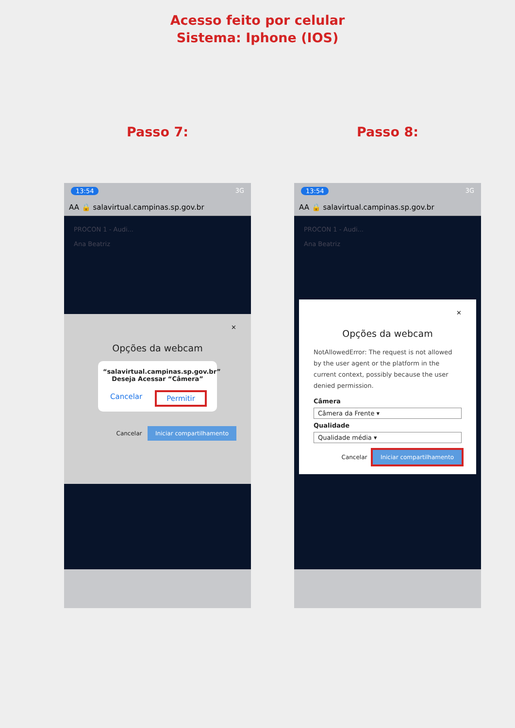Acesso feito por celular
Sistema: Iphone (IOS)
Passo 7:
13:54 3G
AA 🔒 salavirtual.campinas.sp.gov.br
PROCON 1 - Audi...
Ana Beatriz
✕
Opções da webcam
“salavirtual.campinas.sp.gov.br” Deseja Acessar “Câmera”
Cancelar Permitir
Cancelar Iniciar compartilhamento
Passo 8:
13:54 3G
AA 🔒 salavirtual.campinas.sp.gov.br
PROCON 1 - Audi...
Ana Beatriz
✕
Opções da webcam
NotAllowedError: The request is not allowed by the user agent or the platform in the current context, possibly because the user denied permission.
Câmera
Câmera da Frente ▾
Qualidade
Qualidade média ▾
Cancelar Iniciar compartilhamento